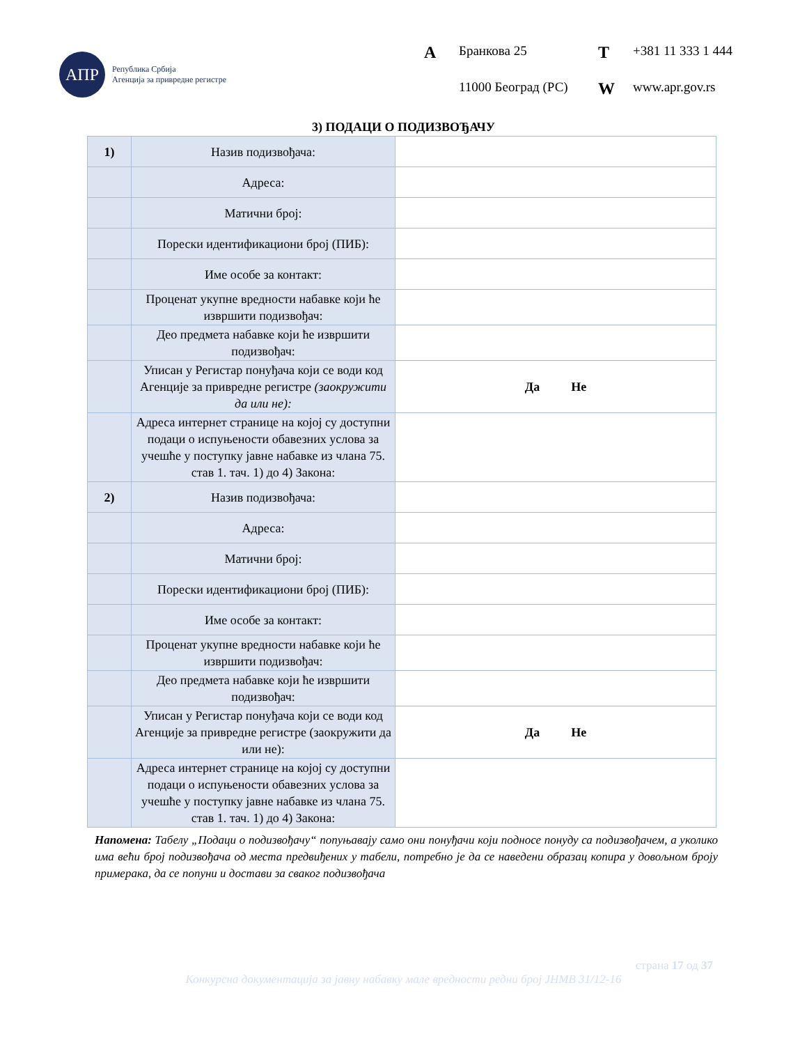АПР
Република Србија
Агенција за привредне регистре
A Бранкова 25 T +381 11 333 1 444 11000 Београд (РС) W www.apr.gov.rs
3) ПОДАЦИ О ПОДИЗВОЂАЧУ
| 1) | Назив подизвођача: | |
| | Адреса: | |
| | Матични број: | |
| | Порески идентификациони број (ПИБ): | |
| | Име особе за контакт: | |
| | Проценат укупне вредности набавке који ће извршити подизвођач: | |
| | Део предмета набавке који ће извршити подизвођач: | |
| | Уписан у Регистар понуђача који се води код Агенције за привредне регистре (заокружити да или не): | Да Не |
| | Адреса интернет странице на којој су доступни подаци о испуњености обавезних услова за учешће у поступку јавне набавке из члана 75. став 1. тач. 1) до 4) Закона: | |
| 2) | Назив подизвођача: | |
| | Адреса: | |
| | Матични број: | |
| | Порески идентификациони број (ПИБ): | |
| | Име особе за контакт: | |
| | Проценат укупне вредности набавке који ће извршити подизвођач: | |
| | Део предмета набавке који ће извршити подизвођач: | |
| | Уписан у Регистар понуђача који се води код Агенције за привредне регистре (заокружити да или не): | Да Не |
| | Адреса интернет странице на којој су доступни подаци о испуњености обавезних услова за учешће у поступку јавне набавке из члана 75. став 1. тач. 1) до 4) Закона: | |
Напомена: Табелу „Подаци о подизвођачу“ попуњавају само они понуђачи који подносе понуду са подизвођачем, а уколико има већи број подизвођача од места предвиђених у табели, потребно је да се наведени образац копира у довољном броју примерака, да се попуни и достави за сваког подизвођача
страна 17 од 37
Конкурсна документација за јавну набавку мале вредности редни број ЈНМВ 31/12-16